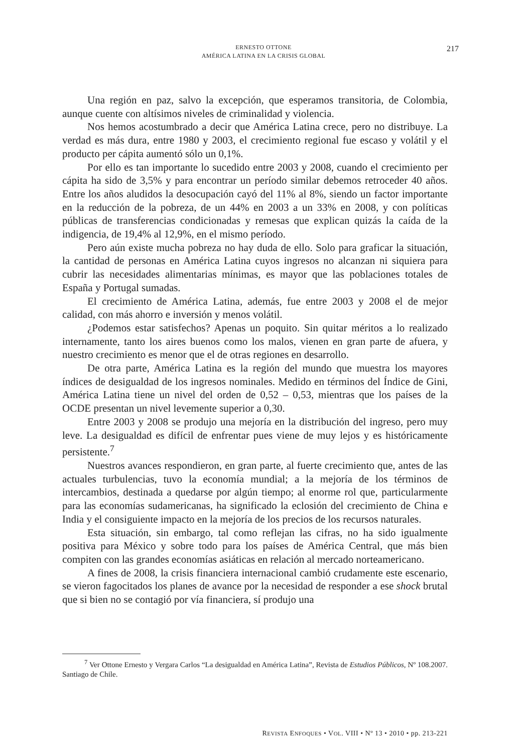ERNESTO OTTONE
AMÉRICA LATINA EN LA CRISIS GLOBAL
217
Una región en paz, salvo la excepción, que esperamos transitoria, de Colombia, aunque cuente con altísimos niveles de criminalidad y violencia.
Nos hemos acostumbrado a decir que América Latina crece, pero no distribuye. La verdad es más dura, entre 1980 y 2003, el crecimiento regional fue escaso y volátil y el producto per cápita aumentó sólo un 0,1%.
Por ello es tan importante lo sucedido entre 2003 y 2008, cuando el crecimiento per cápita ha sido de 3,5% y para encontrar un período similar debemos retroceder 40 años. Entre los años aludidos la desocupación cayó del 11% al 8%, siendo un factor importante en la reducción de la pobreza, de un 44% en 2003 a un 33% en 2008, y con políticas públicas de transferencias condicionadas y remesas que explican quizás la caída de la indigencia, de 19,4% al 12,9%, en el mismo período.
Pero aún existe mucha pobreza no hay duda de ello. Solo para graficar la situación, la cantidad de personas en América Latina cuyos ingresos no alcanzan ni siquiera para cubrir las necesidades alimentarias mínimas, es mayor que las poblaciones totales de España y Portugal sumadas.
El crecimiento de América Latina, además, fue entre 2003 y 2008 el de mejor calidad, con más ahorro e inversión y menos volátil.
¿Podemos estar satisfechos? Apenas un poquito. Sin quitar méritos a lo realizado internamente, tanto los aires buenos como los malos, vienen en gran parte de afuera, y nuestro crecimiento es menor que el de otras regiones en desarrollo.
De otra parte, América Latina es la región del mundo que muestra los mayores índices de desigualdad de los ingresos nominales. Medido en términos del Índice de Gini, América Latina tiene un nivel del orden de 0,52 – 0,53, mientras que los países de la OCDE presentan un nivel levemente superior a 0,30.
Entre 2003 y 2008 se produjo una mejoría en la distribución del ingreso, pero muy leve. La desigualdad es difícil de enfrentar pues viene de muy lejos y es históricamente persistente.<sup>7</sup>
Nuestros avances respondieron, en gran parte, al fuerte crecimiento que, antes de las actuales turbulencias, tuvo la economía mundial; a la mejoría de los términos de intercambios, destinada a quedarse por algún tiempo; al enorme rol que, particularmente para las economías sudamericanas, ha significado la eclosión del crecimiento de China e India y el consiguiente impacto en la mejoría de los precios de los recursos naturales.
Esta situación, sin embargo, tal como reflejan las cifras, no ha sido igualmente positiva para México y sobre todo para los países de América Central, que más bien compiten con las grandes economías asiáticas en relación al mercado norteamericano.
A fines de 2008, la crisis financiera internacional cambió crudamente este escenario, se vieron fagocitados los planes de avance por la necesidad de responder a ese shock brutal que si bien no se contagió por vía financiera, sí produjo una
<sup>7</sup> Ver Ottone Ernesto y Vergara Carlos “La desigualdad en América Latina”, Revista de Estudios Públicos, Nº 108.2007. Santiago de Chile.
REVISTA ENFOQUES • VOL. VIII • Nº 13 • 2010 • pp. 213-221